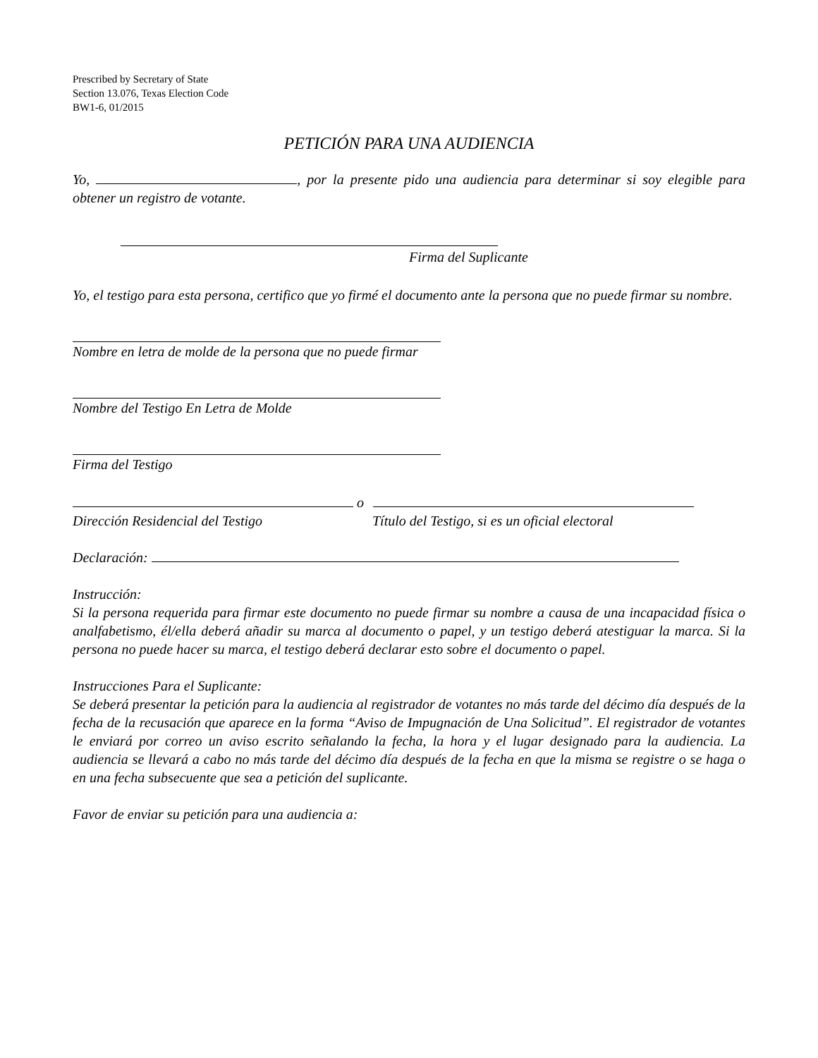Prescribed by Secretary of State
Section 13.076, Texas Election Code
BW1-6, 01/2015
PETICIÓN PARA UNA AUDIENCIA
Yo, , por la presente pido una audiencia para determinar si soy elegible para obtener un registro de votante.
Firma del Suplicante
Yo, el testigo para esta persona, certifico que yo firmé el documento ante la persona que no puede firmar su nombre.
Nombre en letra de molde de la persona que no puede firmar
Nombre del Testigo En Letra de Molde
Firma del Testigo
o
Dirección Residencial del Testigo Título del Testigo, si es un oficial electoral
Declaración:
Instrucción:
Si la persona requerida para firmar este documento no puede firmar su nombre a causa de una incapacidad física o analfabetismo, él/ella deberá añadir su marca al documento o papel, y un testigo deberá atestiguar la marca. Si la persona no puede hacer su marca, el testigo deberá declarar esto sobre el documento o papel.
Instrucciones Para el Suplicante:
Se deberá presentar la petición para la audiencia al registrador de votantes no más tarde del décimo día después de la fecha de la recusación que aparece en la forma “Aviso de Impugnación de Una Solicitud”. El registrador de votantes le enviará por correo un aviso escrito señalando la fecha, la hora y el lugar designado para la audiencia. La audiencia se llevará a cabo no más tarde del décimo día después de la fecha en que la misma se registre o se haga o en una fecha subsecuente que sea a petición del suplicante.
Favor de enviar su petición para una audiencia a: